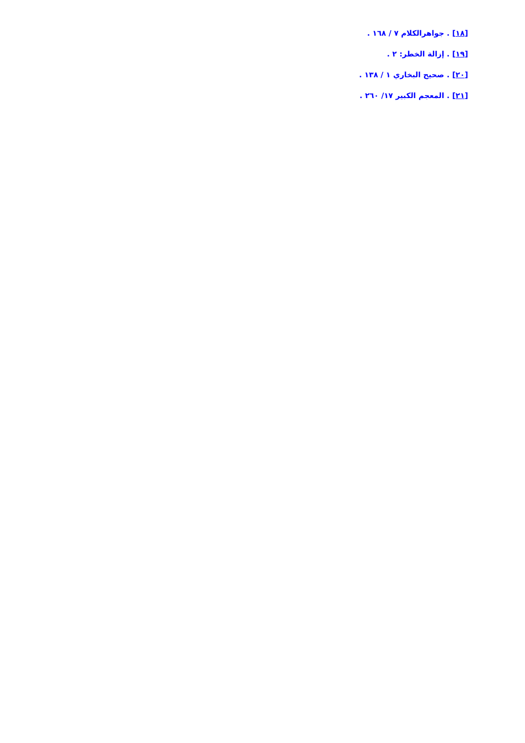[١٨] . جواهرالكلام ٧ / ١٦٨ .
[١٩] . إزالة الخطر: ٢ .
[٢٠] . صحيح البخاري ١ / ١٣٨ .
[٢١] . المعجم الكبير ١٧/ ٢٦٠ .